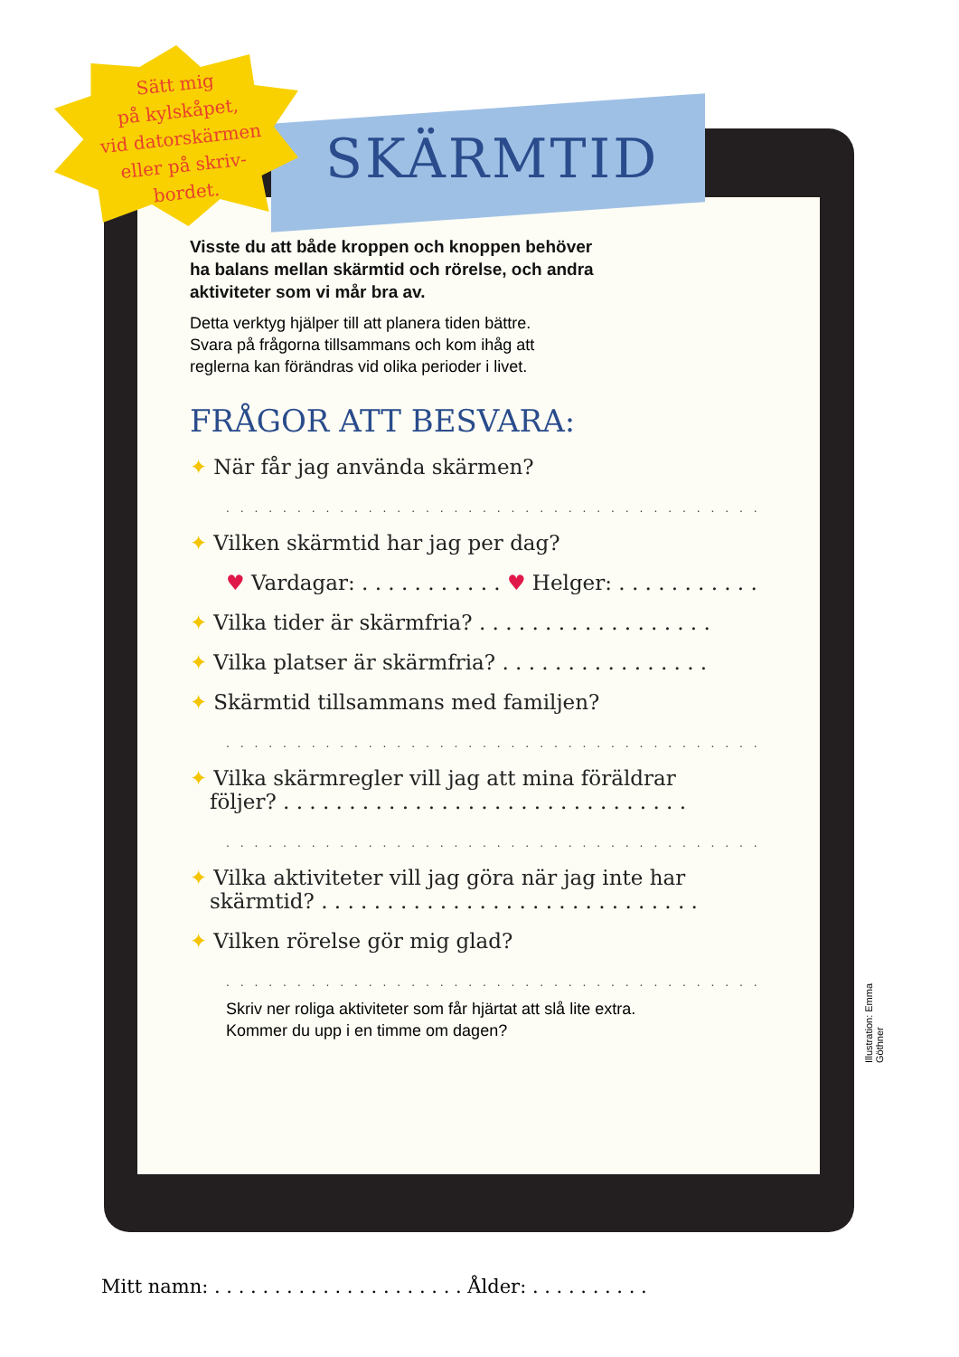Sätt mig
på kylskåpet,
vid datorskärmen
eller på skriv-
bordet.
SKÄRMTID
Visste du att både kroppen och knoppen behöver
ha balans mellan skärmtid och rörelse, och andra
aktiviteter som vi mår bra av.
Detta verktyg hjälper till att planera tiden bättre.
Svara på frågorna tillsammans och kom ihåg att
reglerna kan förändras vid olika perioder i livet.
FRÅGOR ATT BESVARA:
✦ När får jag använda skärmen?
. . . . . . . . . . . . . . . . . . . . . . . . . . . . . . . . . . . . . . . . .
✦ Vilken skärmtid har jag per dag?
♥ Vardagar: . . . . . . . . . . . ♥ Helger: . . . . . . . . . . .
✦ Vilka tider är skärmfria? . . . . . . . . . . . . . . . . . .
✦ Vilka platser är skärmfria? . . . . . . . . . . . . . . . .
✦ Skärmtid tillsammans med familjen?
. . . . . . . . . . . . . . . . . . . . . . . . . . . . . . . . . . . . . . . . .
✦ Vilka skärmregler vill jag att mina föräldrar
följer? . . . . . . . . . . . . . . . . . . . . . . . . . . . . . . .
. . . . . . . . . . . . . . . . . . . . . . . . . . . . . . . . . . . . . . . . .
✦ Vilka aktiviteter vill jag göra när jag inte har
skärmtid? . . . . . . . . . . . . . . . . . . . . . . . . . . . . .
✦ Vilken rörelse gör mig glad?
. . . . . . . . . . . . . . . . . . . . . . . . . . . . . . . . . . . . . . . . .
Skriv ner roliga aktiviteter som får hjärtat att slå lite extra.
Kommer du upp i en timme om dagen?
Mitt namn: . . . . . . . . . . . . . . . . . . . . . Ålder: . . . . . . . . . .
Illustration: Emma Göthner